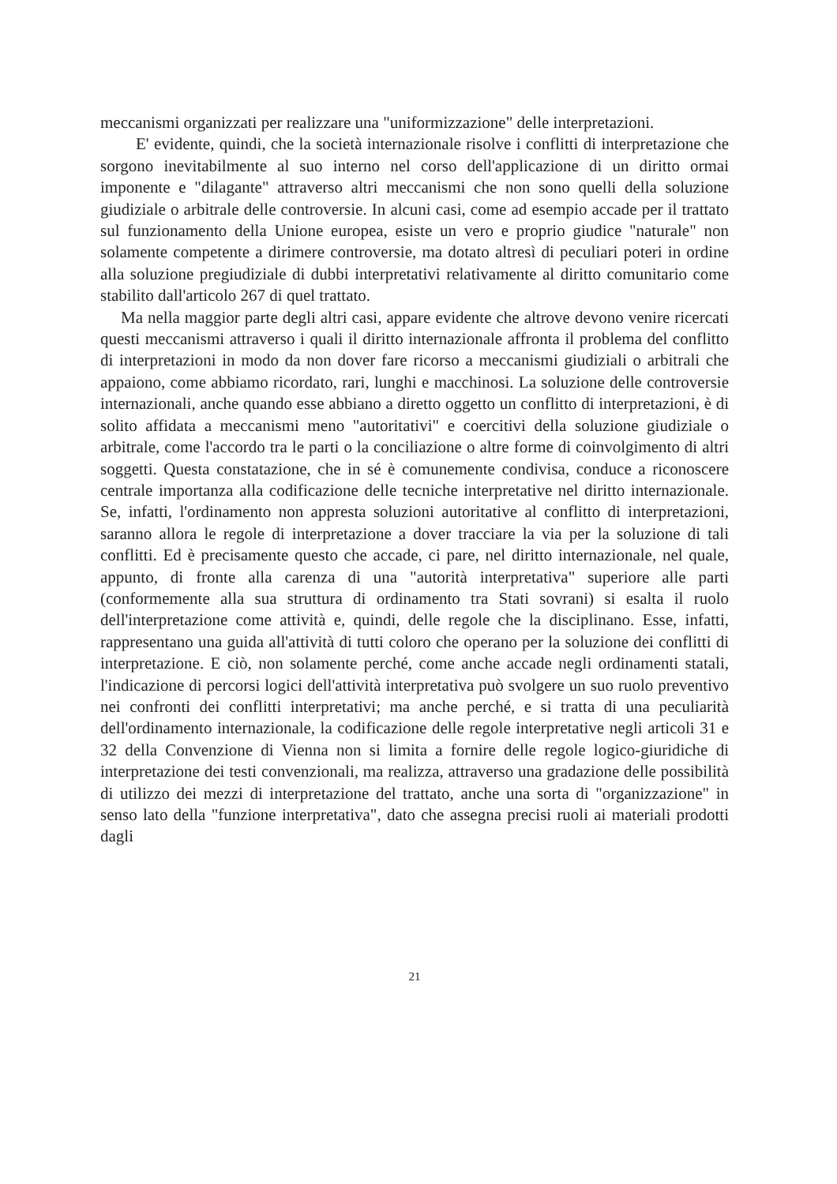meccanismi organizzati per realizzare una "uniformizzazione" delle interpretazioni.
E' evidente, quindi, che la società internazionale risolve i conflitti di interpretazione che sorgono inevitabilmente al suo interno nel corso dell'applicazione di un diritto ormai imponente e "dilagante" attraverso altri meccanismi che non sono quelli della soluzione giudiziale o arbitrale delle controversie. In alcuni casi, come ad esempio accade per il trattato sul funzionamento della Unione europea, esiste un vero e proprio giudice "naturale" non solamente competente a dirimere controversie, ma dotato altresì di peculiari poteri in ordine alla soluzione pregiudiziale di dubbi interpretativi relativamente al diritto comunitario come stabilito dall'articolo 267 di quel trattato.
Ma nella maggior parte degli altri casi, appare evidente che altrove devono venire ricercati questi meccanismi attraverso i quali il diritto internazionale affronta il problema del conflitto di interpretazioni in modo da non dover fare ricorso a meccanismi giudiziali o arbitrali che appaiono, come abbiamo ricordato, rari, lunghi e macchinosi. La soluzione delle controversie internazionali, anche quando esse abbiano a diretto oggetto un conflitto di interpretazioni, è di solito affidata a meccanismi meno "autoritativi" e coercitivi della soluzione giudiziale o arbitrale, come l'accordo tra le parti o la conciliazione o altre forme di coinvolgimento di altri soggetti. Questa constatazione, che in sé è comunemente condivisa, conduce a riconoscere centrale importanza alla codificazione delle tecniche interpretative nel diritto internazionale. Se, infatti, l'ordinamento non appresta soluzioni autoritative al conflitto di interpretazioni, saranno allora le regole di interpretazione a dover tracciare la via per la soluzione di tali conflitti. Ed è precisamente questo che accade, ci pare, nel diritto internazionale, nel quale, appunto, di fronte alla carenza di una "autorità interpretativa" superiore alle parti (conformemente alla sua struttura di ordinamento tra Stati sovrani) si esalta il ruolo dell'interpretazione come attività e, quindi, delle regole che la disciplinano. Esse, infatti, rappresentano una guida all'attività di tutti coloro che operano per la soluzione dei conflitti di interpretazione. E ciò, non solamente perché, come anche accade negli ordinamenti statali, l'indicazione di percorsi logici dell'attività interpretativa può svolgere un suo ruolo preventivo nei confronti dei conflitti interpretativi; ma anche perché, e si tratta di una peculiarità dell'ordinamento internazionale, la codificazione delle regole interpretative negli articoli 31 e 32 della Convenzione di Vienna non si limita a fornire delle regole logico-giuridiche di interpretazione dei testi convenzionali, ma realizza, attraverso una gradazione delle possibilità di utilizzo dei mezzi di interpretazione del trattato, anche una sorta di "organizzazione" in senso lato della "funzione interpretativa", dato che assegna precisi ruoli ai materiali prodotti dagli
21